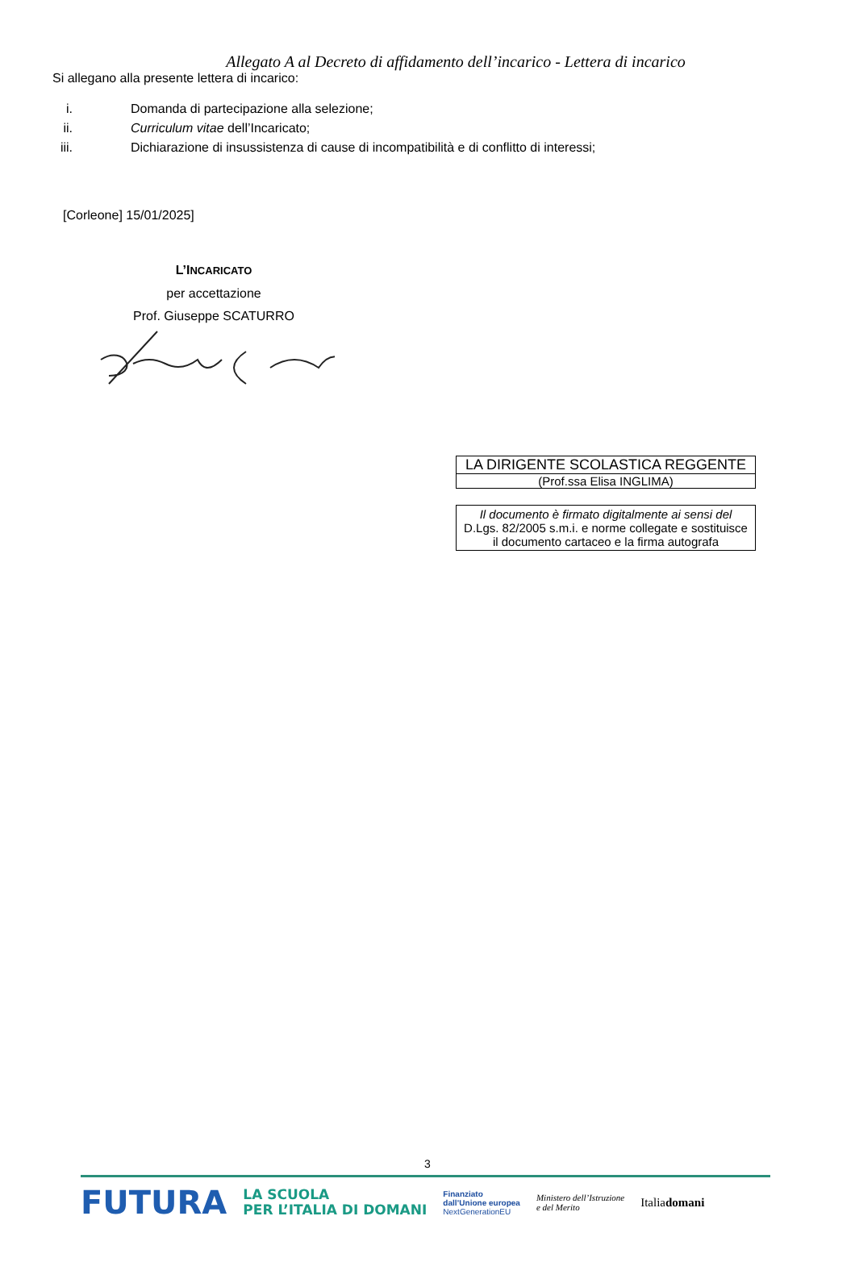Allegato A al Decreto di affidamento dell’incarico - Lettera di incarico
Si allegano alla presente lettera di incarico:
i. Domanda di partecipazione alla selezione;
ii. Curriculum vitae dell’Incaricato;
iii. Dichiarazione di insussistenza di cause di incompatibilità e di conflitto di interessi;
[Corleone] 15/01/2025]
L’INCARICATO
per accettazione
Prof. Giuseppe SCATURRO
| LA DIRIGENTE SCOLASTICA REGGENTE |
| (Prof.ssa Elisa INGLIMA) |
| Il documento è firmato digitalmente ai sensi del D.Lgs. 82/2005 s.m.i. e norme collegate e sostituisce il documento cartaceo e la firma autografa |
3
FUTURA LA SCUOLA
PER L’ITALIA DI DOMANI Finanziato
dall’Unione europea
NextGenerationEU Ministero dell’Istruzione
e del Merito Italiadomani